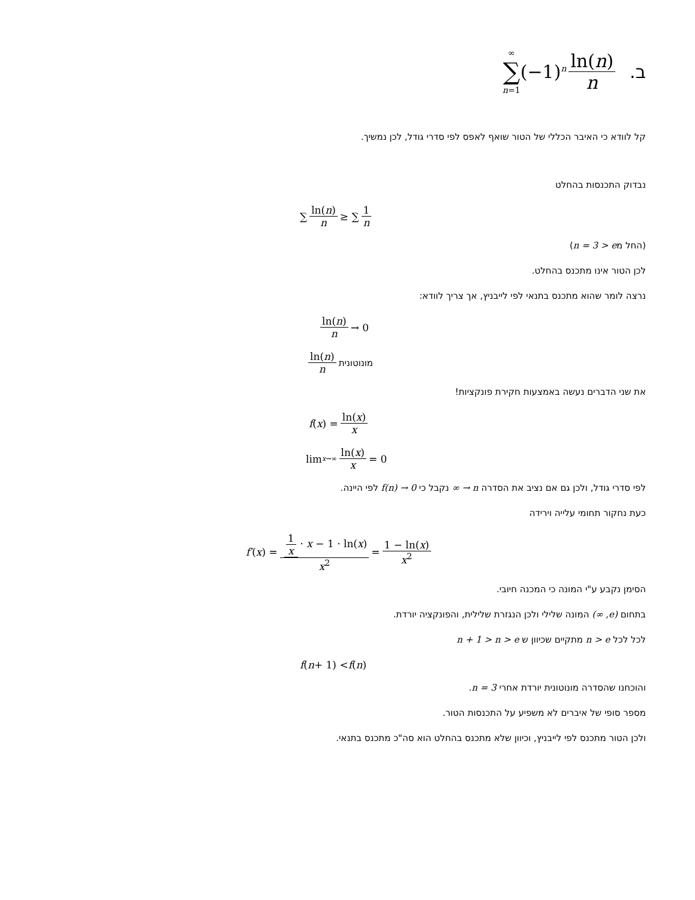∞ ∑ n=1 (−1)<sup>n</sup> ln(n) n .ב
קל לוודא כי האיבר הכללי של הטור שואף לאפס לפי סדרי גודל, לכן נמשיך.
נבדוק התכנסות בהחלט
∑ ln(n) n ≥ ∑ 1 n
(החל מn = 3 > e)
לכן הטור אינו מתכנס בהחלט.
נרצה לומר שהוא מתכנס בתנאי לפי לייבניץ, אך צריך לוודא:
ln(n) n → 0
ln(n) n מונוטונית
את שני הדברים נעשה באמצעות חקירת פונקציות!
f (x) = ln(x) x
lim<sub>x→∞</sub> ln(x) x = 0
לפי סדרי גודל, ולכן גם אם נציב את הסדרה n → ∞ נקבל כי f(n) → 0 לפי היינה.
כעת נחקור תחומי עלייה וירידה
f′ (x) = 1 x · x − 1 · ln(x) x<sup>2</sup> = 1 − ln(x) x<sup>2</sup>
הסימן נקבע ע"י המונה כי המכנה חיובי.
בתחום (e, ∞) המונה שלילי ולכן הנגזרת שלילית, והפונקציה יורדת.
לכל לכל n > e מתקיים שכיוון ש n + 1 > n > e
f (n + 1) < f (n)
והוכחנו שהסדרה מונוטונית יורדת אחרי n = 3.
מספר סופי של איברים לא משפיע על התכנסות הטור.
ולכן הטור מתכנס לפי לייבניץ, וכיוון שלא מתכנס בהחלט הוא סה"כ מתכנס בתנאי.